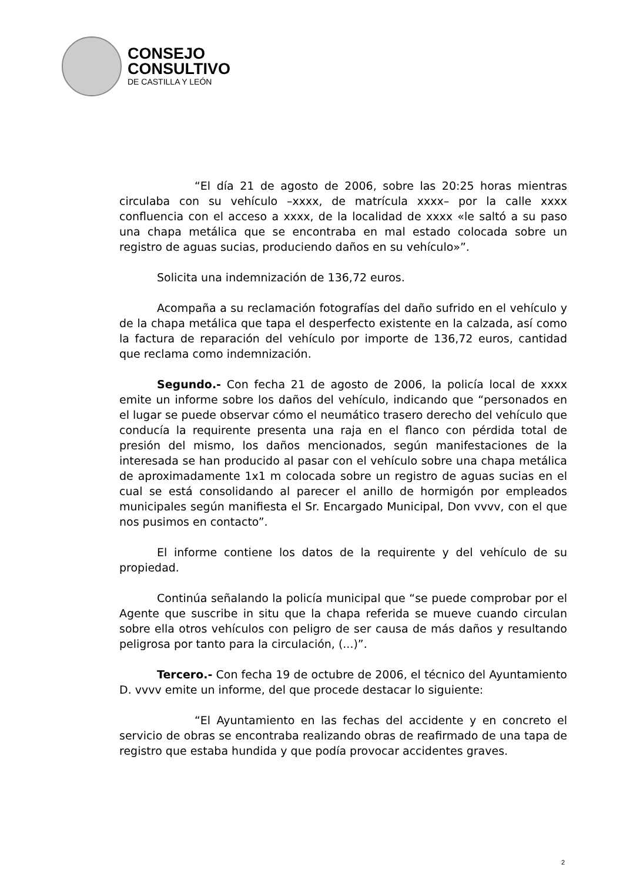CONSEJO
CONSULTIVO
DE CASTILLA Y LEÓN
“El día 21 de agosto de 2006, sobre las 20:25 horas mientras circulaba con su vehículo –xxxx, de matrícula xxxx– por la calle xxxx confluencia con el acceso a xxxx, de la localidad de xxxx «le saltó a su paso una chapa metálica que se encontraba en mal estado colocada sobre un registro de aguas sucias, produciendo daños en su vehículo»”.
Solicita una indemnización de 136,72 euros.
Acompaña a su reclamación fotografías del daño sufrido en el vehículo y de la chapa metálica que tapa el desperfecto existente en la calzada, así como la factura de reparación del vehículo por importe de 136,72 euros, cantidad que reclama como indemnización.
Segundo.- Con fecha 21 de agosto de 2006, la policía local de xxxx emite un informe sobre los daños del vehículo, indicando que “personados en el lugar se puede observar cómo el neumático trasero derecho del vehículo que conducía la requirente presenta una raja en el flanco con pérdida total de presión del mismo, los daños mencionados, según manifestaciones de la interesada se han producido al pasar con el vehículo sobre una chapa metálica de aproximadamente 1x1 m colocada sobre un registro de aguas sucias en el cual se está consolidando al parecer el anillo de hormigón por empleados municipales según manifiesta el Sr. Encargado Municipal, Don vvvv, con el que nos pusimos en contacto”.
El informe contiene los datos de la requirente y del vehículo de su propiedad.
Continúa señalando la policía municipal que “se puede comprobar por el Agente que suscribe in situ que la chapa referida se mueve cuando circulan sobre ella otros vehículos con peligro de ser causa de más daños y resultando peligrosa por tanto para la circulación, (...)”.
Tercero.- Con fecha 19 de octubre de 2006, el técnico del Ayuntamiento D. vvvv emite un informe, del que procede destacar lo siguiente:
“El Ayuntamiento en las fechas del accidente y en concreto el servicio de obras se encontraba realizando obras de reafirmado de una tapa de registro que estaba hundida y que podía provocar accidentes graves.
2